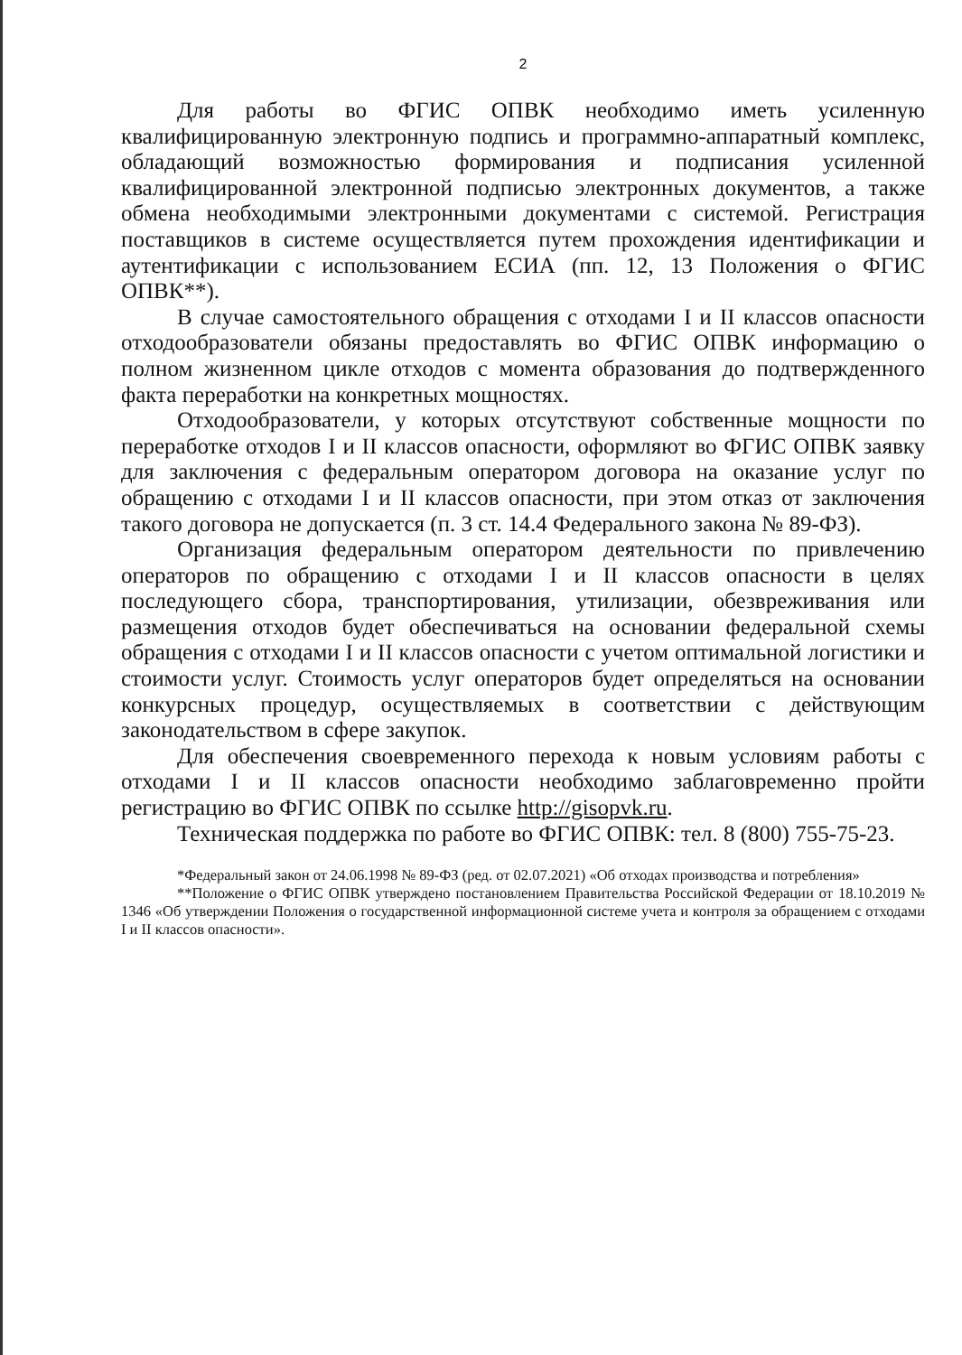2
Для работы во ФГИС ОПВК необходимо иметь усиленную квалифицированную электронную подпись и программно-аппаратный комплекс, обладающий возможностью формирования и подписания усиленной квалифицированной электронной подписью электронных документов, а также обмена необходимыми электронными документами с системой. Регистрация поставщиков в системе осуществляется путем прохождения идентификации и аутентификации с использованием ЕСИА (пп. 12, 13 Положения о ФГИС ОПВК**).
В случае самостоятельного обращения с отходами I и II классов опасности отходообразователи обязаны предоставлять во ФГИС ОПВК информацию о полном жизненном цикле отходов с момента образования до подтвержденного факта переработки на конкретных мощностях.
Отходообразователи, у которых отсутствуют собственные мощности по переработке отходов I и II классов опасности, оформляют во ФГИС ОПВК заявку для заключения с федеральным оператором договора на оказание услуг по обращению с отходами I и II классов опасности, при этом отказ от заключения такого договора не допускается (п. 3 ст. 14.4 Федерального закона № 89-ФЗ).
Организация федеральным оператором деятельности по привлечению операторов по обращению с отходами I и II классов опасности в целях последующего сбора, транспортирования, утилизации, обезвреживания или размещения отходов будет обеспечиваться на основании федеральной схемы обращения с отходами I и II классов опасности с учетом оптимальной логистики и стоимости услуг. Стоимость услуг операторов будет определяться на основании конкурсных процедур, осуществляемых в соответствии с действующим законодательством в сфере закупок.
Для обеспечения своевременного перехода к новым условиям работы с отходами I и II классов опасности необходимо заблаговременно пройти регистрацию во ФГИС ОПВК по ссылке http://gisopvk.ru.
Техническая поддержка по работе во ФГИС ОПВК: тел. 8 (800) 755-75-23.
*Федеральный закон от 24.06.1998 № 89-ФЗ (ред. от 02.07.2021) «Об отходах производства и потребления»
**Положение о ФГИС ОПВК утверждено постановлением Правительства Российской Федерации от 18.10.2019 № 1346 «Об утверждении Положения о государственной информационной системе учета и контроля за обращением с отходами I и II классов опасности».